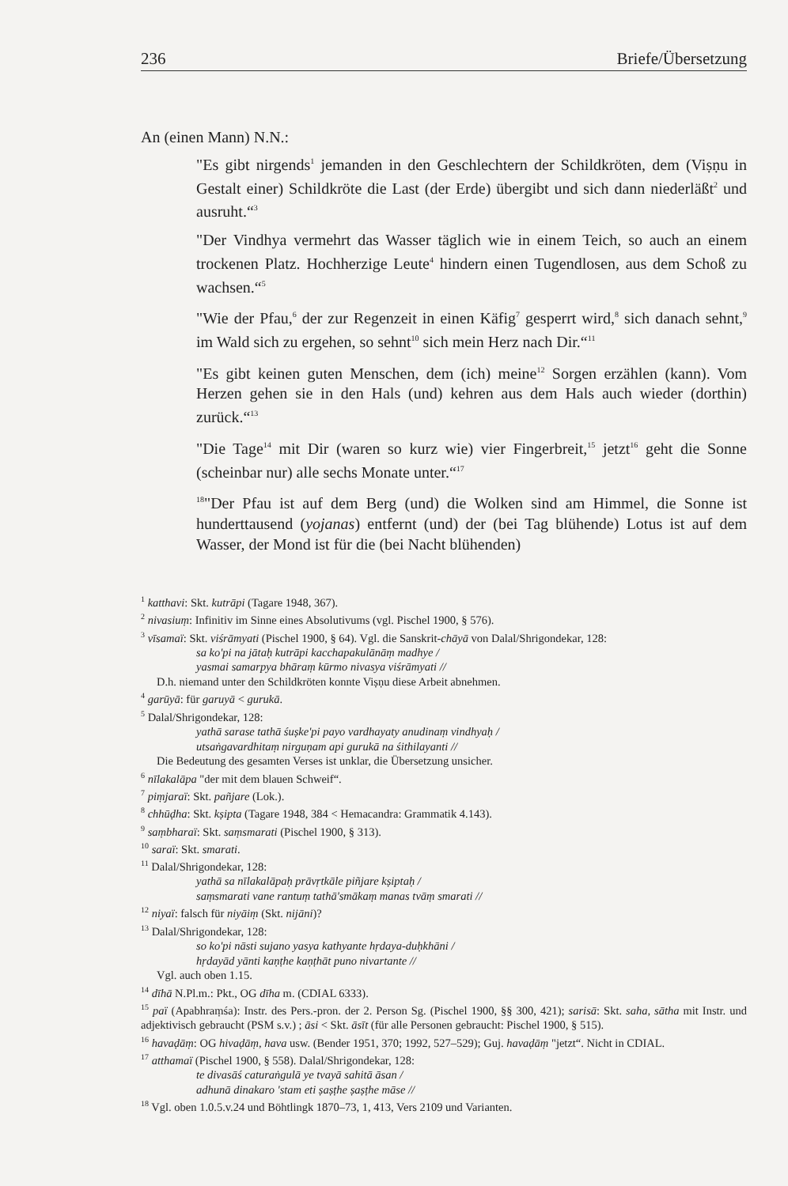236 Briefe/Übersetzung
An (einen Mann) N.N.:
"Es gibt nirgends<sup>1</sup> jemanden in den Geschlechtern der Schildkröten, dem (Viṣṇu in Gestalt einer) Schildkröte die Last (der Erde) übergibt und sich dann niederläßt<sup>2</sup> und ausruht.“<sup>3</sup>
"Der Vindhya vermehrt das Wasser täglich wie in einem Teich, so auch an einem trockenen Platz. Hochherzige Leute<sup>4</sup> hindern einen Tugendlosen, aus dem Schoß zu wachsen.“<sup>5</sup>
"Wie der Pfau,<sup>6</sup> der zur Regenzeit in einen Käfig<sup>7</sup> gesperrt wird,<sup>8</sup> sich danach sehnt,<sup>9</sup> im Wald sich zu ergehen, so sehnt<sup>10</sup> sich mein Herz nach Dir.“<sup>11</sup>
"Es gibt keinen guten Menschen, dem (ich) meine<sup>12</sup> Sorgen erzählen (kann). Vom Herzen gehen sie in den Hals (und) kehren aus dem Hals auch wieder (dorthin) zurück.“<sup>13</sup>
"Die Tage<sup>14</sup> mit Dir (waren so kurz wie) vier Fingerbreit,<sup>15</sup> jetzt<sup>16</sup> geht die Sonne (scheinbar nur) alle sechs Monate unter.“<sup>17</sup>
<sup>18</sup> "Der Pfau ist auf dem Berg (und) die Wolken sind am Himmel, die Sonne ist hunderttausend (yojanas) entfernt (und) der (bei Tag blühende) Lotus ist auf dem Wasser, der Mond ist für die (bei Nacht blühenden)
<sup>1</sup> katthavi: Skt. kutrāpi (Tagare 1948, 367).
<sup>2</sup> nivasiuṃ: Infinitiv im Sinne eines Absolutivums (vgl. Pischel 1900, § 576).
<sup>3</sup> vīsamaï: Skt. viśrāmyati (Pischel 1900, § 64). Vgl. die Sanskrit-chāyā von Dalal/Shrigondekar, 128:
sa ko'pi na jātaḥ kutrāpi kacchapakulānāṃ madhye /
yasmai samarpya bhāraṃ kūrmo nivasya viśrāmyati //
D.h. niemand unter den Schildkröten konnte Viṣṇu diese Arbeit abnehmen.
<sup>4</sup> garūyā: für garuyā < gurukā.
<sup>5</sup> Dalal/Shrigondekar, 128:
yathā sarase tathā śuṣke'pi payo vardhayaty anudinaṃ vindhyaḥ /
utsaṅgavardhitaṃ nirguṇam api gurukā na śithilayanti //
Die Bedeutung des gesamten Verses ist unklar, die Übersetzung unsicher.
<sup>6</sup> nīlakalāpa "der mit dem blauen Schweif“.
<sup>7</sup> piṃjaraï: Skt. pañjare (Lok.).
<sup>8</sup> chhūḍha: Skt. kṣipta (Tagare 1948, 384 < Hemacandra: Grammatik 4.143).
<sup>9</sup> saṃbharaï: Skt. saṃsmarati (Pischel 1900, § 313).
<sup>10</sup> saraï: Skt. smarati.
<sup>11</sup> Dalal/Shrigondekar, 128:
yathā sa nīlakalāpaḥ prāvṛtkāle piñjare kṣiptaḥ /
saṃsmarati vane rantuṃ tathā'smākaṃ manas tvāṃ smarati //
<sup>12</sup> niyaï: falsch für niyāiṃ (Skt. nijāni)?
<sup>13</sup> Dalal/Shrigondekar, 128:
so ko'pi nāsti sujano yasya kathyante hṛdaya-duḥkhāni /
hṛdayād yānti kaṇṭhe kaṇṭhāt puno nivartante //
Vgl. auch oben 1.15.
<sup>14</sup> dīhā N.Pl.m.: Pkt., OG dīha m. (CDIAL 6333).
<sup>15</sup> paï (Apabhraṃśa): Instr. des Pers.-pron. der 2. Person Sg. (Pischel 1900, §§ 300, 421); sarisā: Skt. saha, sātha mit Instr. und adjektivisch gebraucht (PSM s.v.) ; āsi < Skt. āsīt (für alle Personen gebraucht: Pischel 1900, § 515).
<sup>16</sup> havaḍāṃ: OG hivaḍāṃ, hava usw. (Bender 1951, 370; 1992, 527–529); Guj. havaḍāṃ "jetzt“. Nicht in CDIAL.
<sup>17</sup> atthamaï (Pischel 1900, § 558). Dalal/Shrigondekar, 128:
te divasāś caturaṅgulā ye tvayā sahitā āsan /
adhunā dinakaro 'stam eti ṣaṣṭhe ṣaṣṭhe māse //
<sup>18</sup> Vgl. oben 1.0.5.v.24 und Böhtlingk 1870–73, 1, 413, Vers 2109 und Varianten.